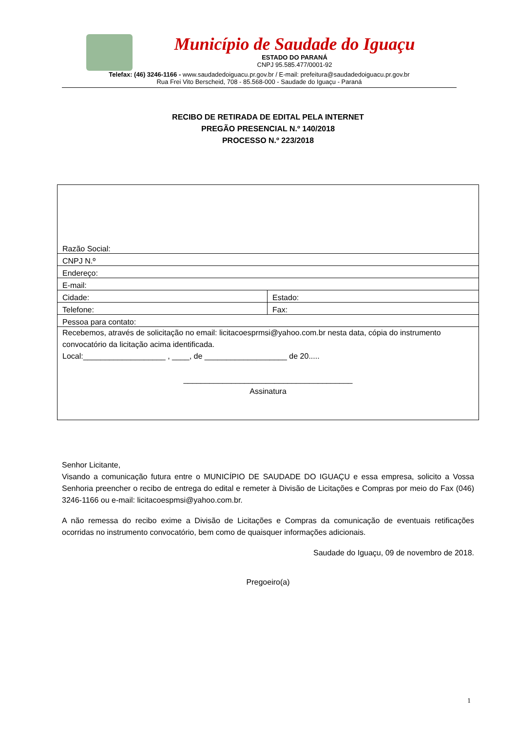Município de Saudade do Iguaçu
ESTADO DO PARANÁ
CNPJ 95.585.477/0001-92
Telefax: (46) 3246-1166 - www.saudadedoiguacu.pr.gov.br / E-mail: prefeitura@saudadedoiguacu.pr.gov.br
Rua Frei Vito Berscheid, 708 - 85.568-000 - Saudade do Iguaçu - Paraná
RECIBO DE RETIRADA DE EDITAL PELA INTERNET
PREGÃO PRESENCIAL N.º 140/2018
PROCESSO N.º 223/2018
| Razão Social: | |
| CNPJ N.º | |
| Endereço: | |
| E-mail: | |
| Cidade: | Estado: |
| Telefone: | Fax: |
| Pessoa para contato: | |
| Recebemos, através de solicitação no email: licitacoesprmsi@yahoo.com.br nesta data, cópia do instrumento convocatório da licitação acima identificada. Local:___________________ , ____, de ___________________ de 20..... _______________________________________ Assinatura | |
Senhor Licitante,
Visando a comunicação futura entre o MUNICÍPIO DE SAUDADE DO IGUAÇU e essa empresa, solicito a Vossa Senhoria preencher o recibo de entrega do edital e remeter à Divisão de Licitações e Compras por meio do Fax (046) 3246-1166 ou e-mail: licitacoespmsi@yahoo.com.br.
A não remessa do recibo exime a Divisão de Licitações e Compras da comunicação de eventuais retificações ocorridas no instrumento convocatório, bem como de quaisquer informações adicionais.
Saudade do Iguaçu, 09 de novembro de 2018.
Pregoeiro(a)
1